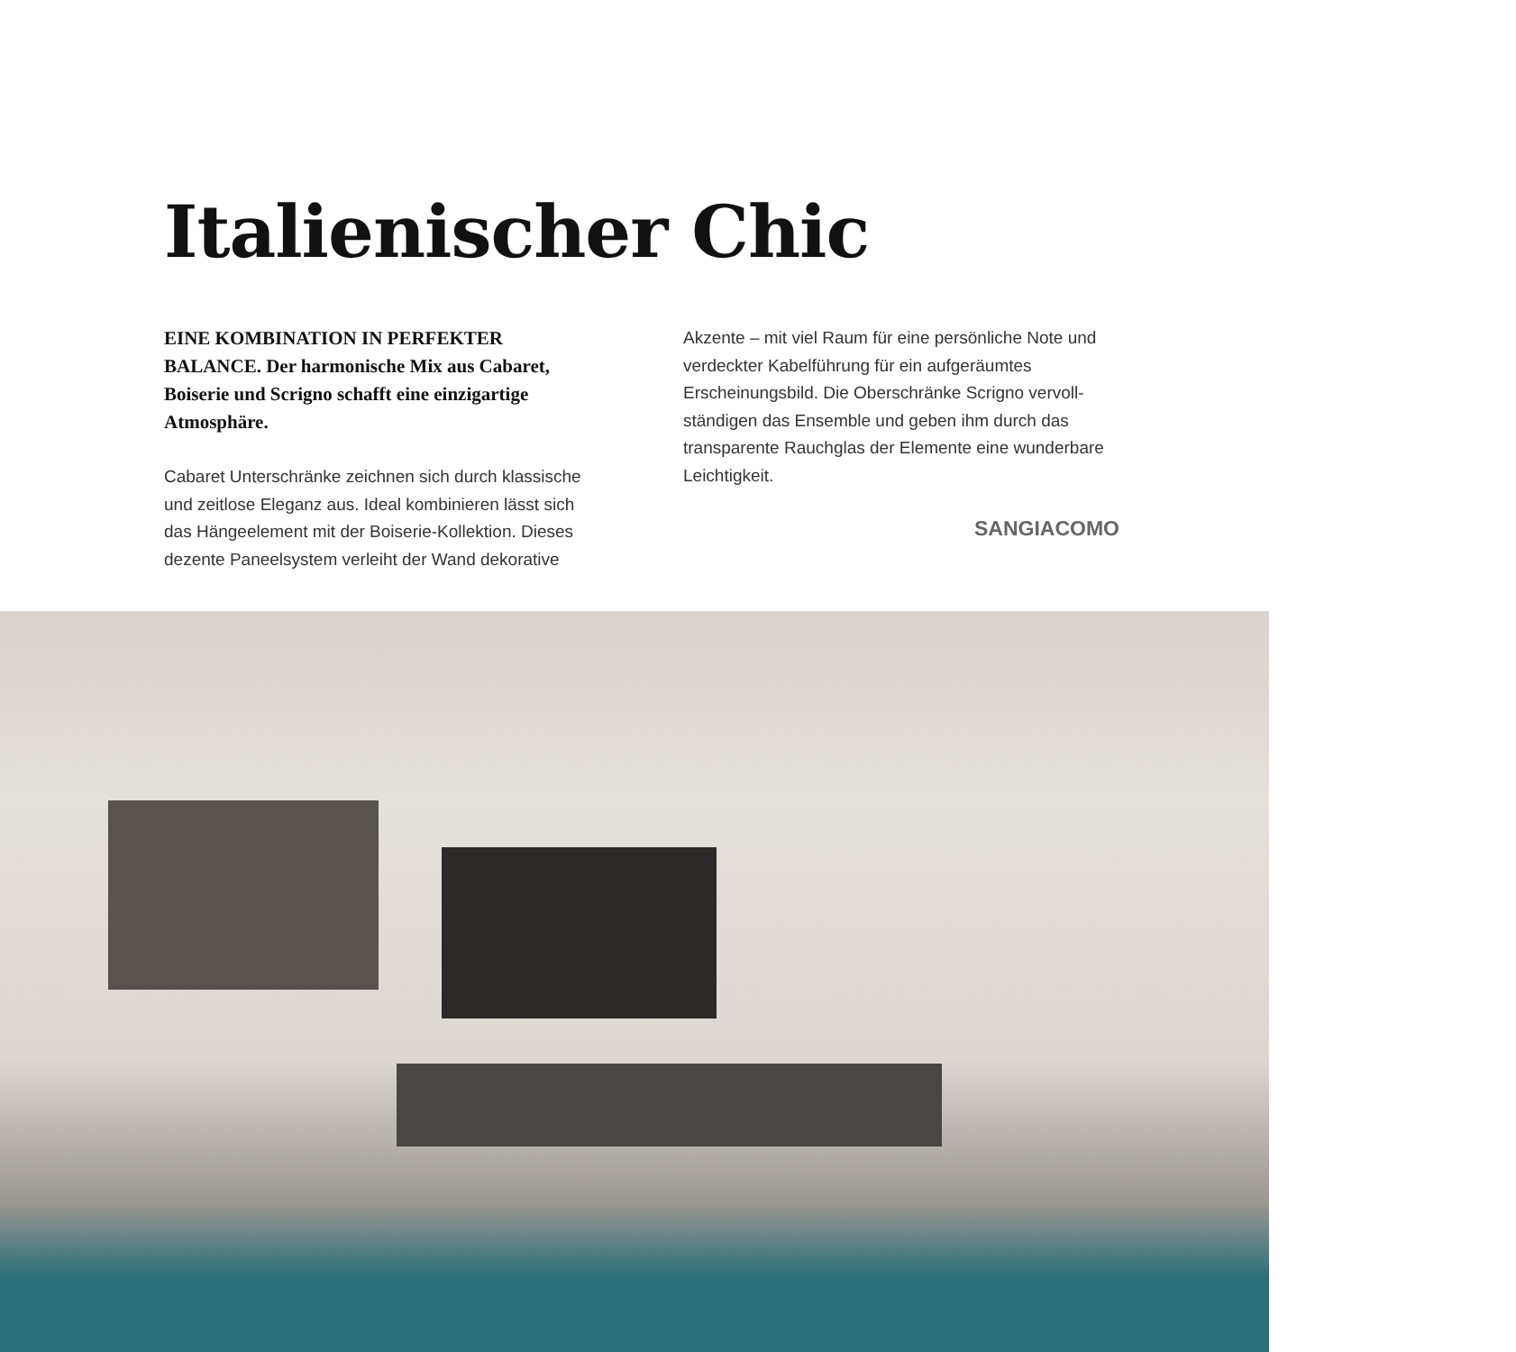Italienischer Chic
EINE KOMBINATION IN PERFEKTER BALANCE. Der harmonische Mix aus Cabaret, Boiserie und Scrigno schafft eine einzigartige Atmosphäre.
Cabaret Unterschränke zeichnen sich durch klassische und zeitlose Eleganz aus. Ideal kombinieren lässt sich das Hängeelement mit der Boiserie-Kollektion. Dieses dezente Paneelsystem verleiht der Wand dekorative
Akzente – mit viel Raum für eine persönliche Note und verdeckter Kabelführung für ein aufgeräumtes Erscheinungsbild. Die Oberschränke Scrigno vervoll­ständigen das Ensemble und geben ihm durch das transparente Rauchglas der Elemente eine wunderbare Leichtigkeit.
SANGIACOMO